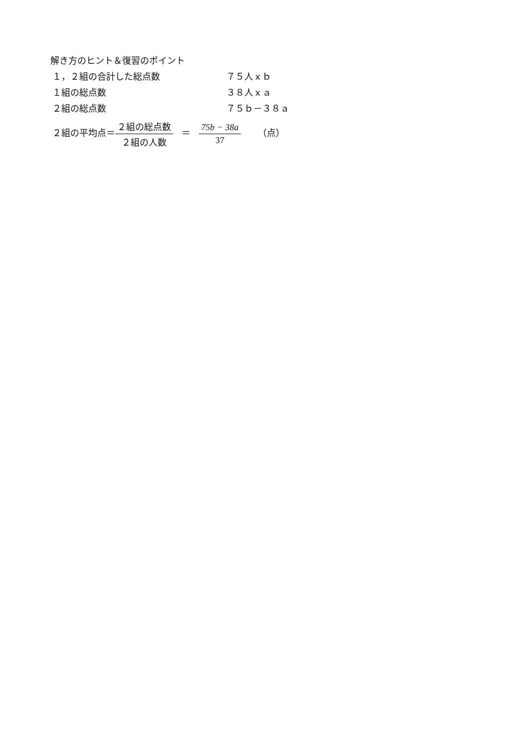解き方のヒント＆復習のポイント
１，２組の合計した総点数 ７５人ｘｂ
１組の総点数 ３８人ｘａ
２組の総点数 ７５ｂ－３８ａ
２組の平均点＝２組の総点数 ２組の人数 ＝ 75b − 38a 37 （点）